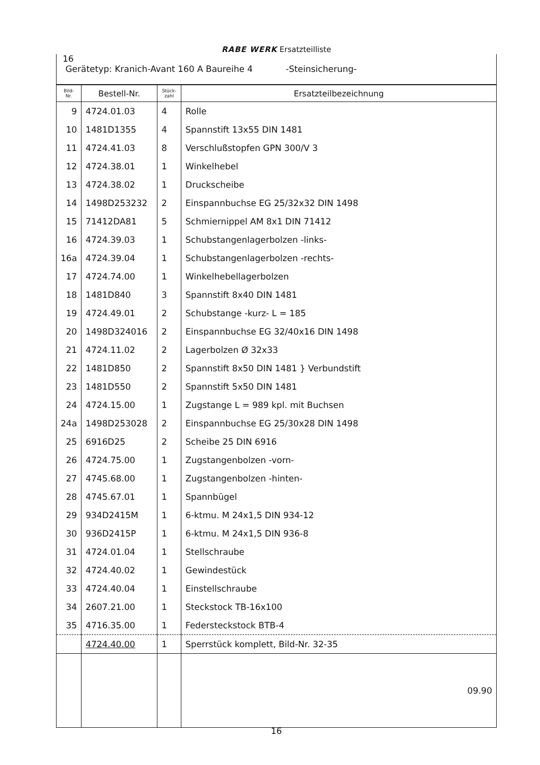RABE WERK Ersatzteilliste
16
Gerätetyp: Kranich-Avant 160 A Baureihe 4 -Steinsicherung-
| Bild- Nr. | Bestell-Nr. | Stück- zahl | Ersatzteilbezeichnung |
| --- | --- | --- | --- |
| 9 | 4724.01.03 | 4 | Rolle |
| 10 | 1481D1355 | 4 | Spannstift 13x55 DIN 1481 |
| 11 | 4724.41.03 | 8 | Verschlußstopfen GPN 300/V 3 |
| 12 | 4724.38.01 | 1 | Winkelhebel |
| 13 | 4724.38.02 | 1 | Druckscheibe |
| 14 | 1498D253232 | 2 | Einspannbuchse EG 25/32x32 DIN 1498 |
| 15 | 71412DA81 | 5 | Schmiernippel AM 8x1 DIN 71412 |
| 16 | 4724.39.03 | 1 | Schubstangenlagerbolzen -links- |
| 16a | 4724.39.04 | 1 | Schubstangenlagerbolzen -rechts- |
| 17 | 4724.74.00 | 1 | Winkelhebellagerbolzen |
| 18 | 1481D840 | 3 | Spannstift 8x40 DIN 1481 |
| 19 | 4724.49.01 | 2 | Schubstange -kurz- L = 185 |
| 20 | 1498D324016 | 2 | Einspannbuchse EG 32/40x16 DIN 1498 |
| 21 | 4724.11.02 | 2 | Lagerbolzen Ø 32x33 |
| 22 | 1481D850 | 2 | Spannstift 8x50 DIN 1481 } Verbundstift |
| 23 | 1481D550 | 2 | Spannstift 5x50 DIN 1481 |
| 24 | 4724.15.00 | 1 | Zugstange L = 989 kpl. mit Buchsen |
| 24a | 1498D253028 | 2 | Einspannbuchse EG 25/30x28 DIN 1498 |
| 25 | 6916D25 | 2 | Scheibe 25 DIN 6916 |
| 26 | 4724.75.00 | 1 | Zugstangenbolzen -vorn- |
| 27 | 4745.68.00 | 1 | Zugstangenbolzen -hinten- |
| 28 | 4745.67.01 | 1 | Spannbügel |
| 29 | 934D2415M | 1 | 6-ktmu. M 24x1,5 DIN 934-12 |
| 30 | 936D2415P | 1 | 6-ktmu. M 24x1,5 DIN 936-8 |
| 31 | 4724.01.04 | 1 | Stellschraube |
| 32 | 4724.40.02 | 1 | Gewindestück |
| 33 | 4724.40.04 | 1 | Einstellschraube |
| 34 | 2607.21.00 | 1 | Steckstock TB-16x100 |
| 35 | 4716.35.00 | 1 | Federsteckstock BTB-4 |
| | 4724.40.00 | 1 | Sperrstück komplett, Bild-Nr. 32-35 |
| | | | 09.90 |
16